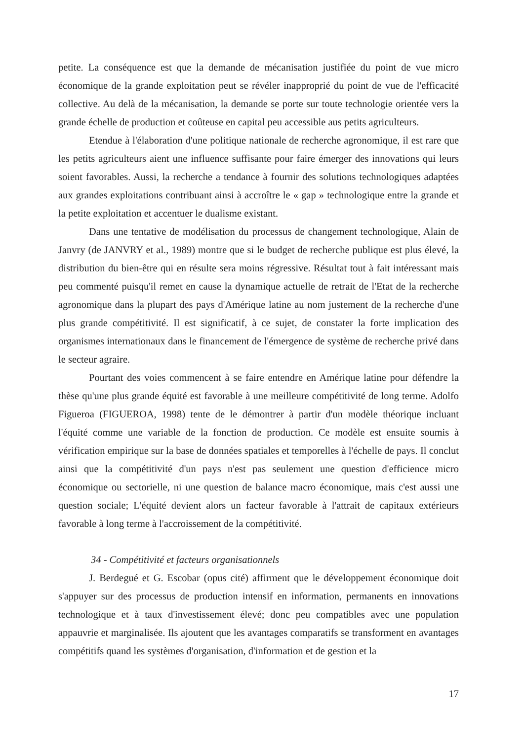petite. La conséquence est que la demande de mécanisation justifiée du point de vue micro économique de la grande exploitation peut se révéler inapproprié du point de vue de l'efficacité collective. Au delà de la mécanisation, la demande se porte sur toute technologie orientée vers la grande échelle de production et coûteuse en capital peu accessible aus petits agriculteurs.
Etendue à l'élaboration d'une politique nationale de recherche agronomique, il est rare que les petits agriculteurs aient une influence suffisante pour faire émerger des innovations qui leurs soient favorables. Aussi, la recherche a tendance à fournir des solutions technologiques adaptées aux grandes exploitations contribuant ainsi à accroître le « gap » technologique entre la grande et la petite exploitation et accentuer le dualisme existant.
Dans une tentative de modélisation du processus de changement technologique, Alain de Janvry (de JANVRY et al., 1989) montre que si le budget de recherche publique est plus élevé, la distribution du bien-être qui en résulte sera moins régressive. Résultat tout à fait intéressant mais peu commenté puisqu'il remet en cause la dynamique actuelle de retrait de l'Etat de la recherche agronomique dans la plupart des pays d'Amérique latine au nom justement de la recherche d'une plus grande compétitivité. Il est significatif, à ce sujet, de constater la forte implication des organismes internationaux dans le financement de l'émergence de système de recherche privé dans le secteur agraire.
Pourtant des voies commencent à se faire entendre en Amérique latine pour défendre la thèse qu'une plus grande équité est favorable à une meilleure compétitivité de long terme. Adolfo Figueroa (FIGUEROA, 1998) tente de le démontrer à partir d'un modèle théorique incluant l'équité comme une variable de la fonction de production. Ce modèle est ensuite soumis à vérification empirique sur la base de données spatiales et temporelles à l'échelle de pays. Il conclut ainsi que la compétitivité d'un pays n'est pas seulement une question d'efficience micro économique ou sectorielle, ni une question de balance macro économique, mais c'est aussi une question sociale; L'équité devient alors un facteur favorable à l'attrait de capitaux extérieurs favorable à long terme à l'accroissement de la compétitivité.
34 - Compétitivité et facteurs organisationnels
J. Berdegué et G. Escobar (opus cité) affirment que le développement économique doit s'appuyer sur des processus de production intensif en information, permanents en innovations technologique et à taux d'investissement élevé; donc peu compatibles avec une population appauvrie et marginalisée. Ils ajoutent que les avantages comparatifs se transforment en avantages compétitifs quand les systèmes d'organisation, d'information et de gestion et la
17